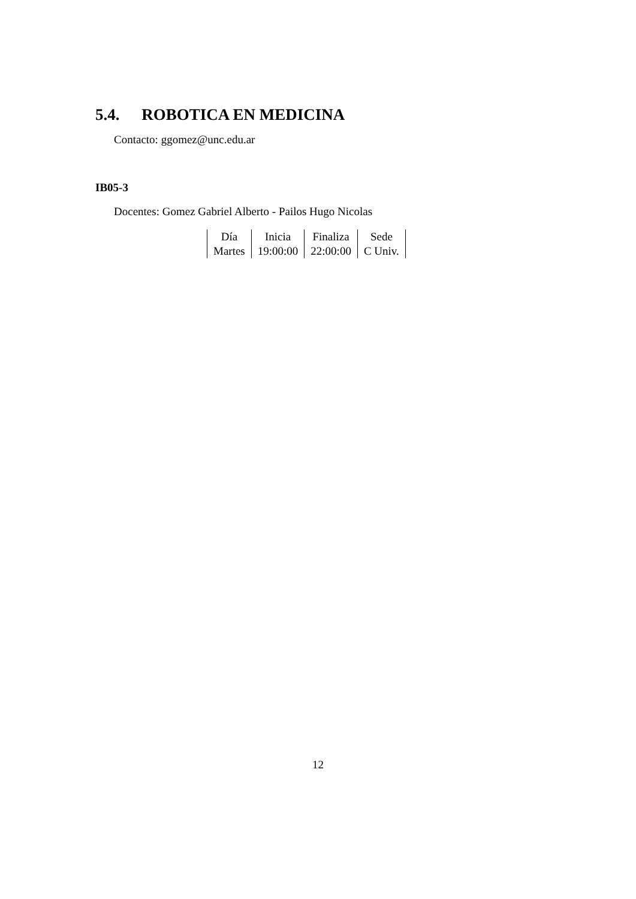5.4. ROBOTICA EN MEDICINA
Contacto: ggomez@unc.edu.ar
IB05-3
Docentes: Gomez Gabriel Alberto - Pailos Hugo Nicolas
| Día | Inicia | Finaliza | Sede |
| --- | --- | --- | --- |
| Martes | 19:00:00 | 22:00:00 | C Univ. |
12